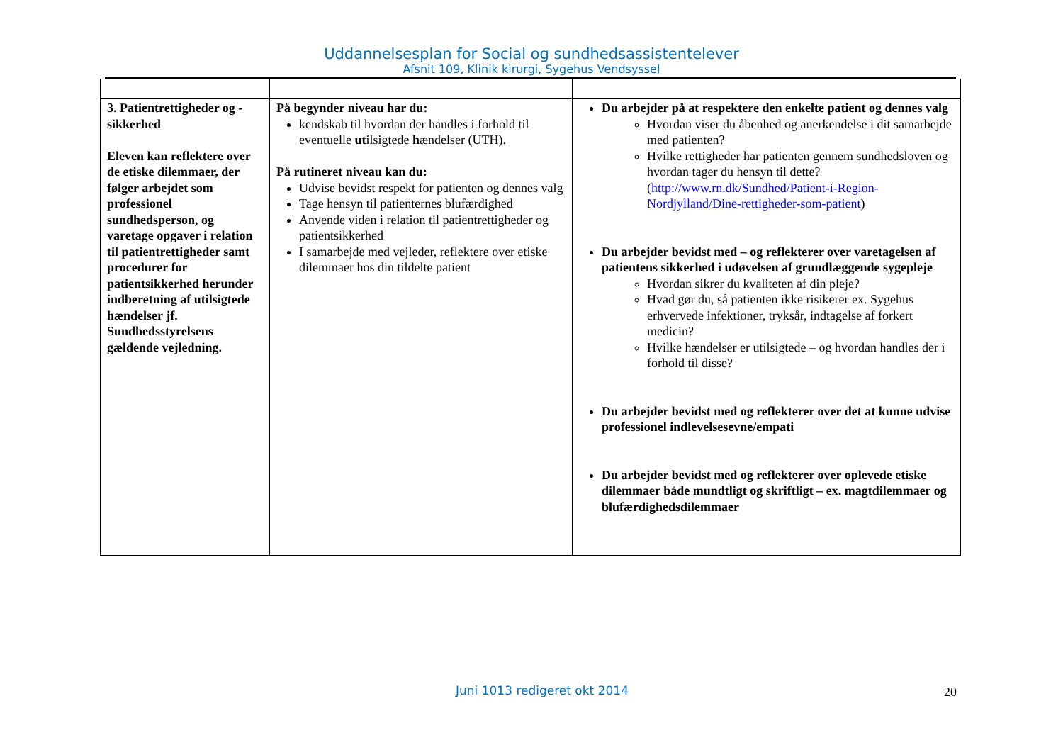Uddannelsesplan for Social og sundhedsassistentelever
Afsnit 109, Klinik kirurgi, Sygehus Vendsyssel
| 3. Patientrettigheder og - sikkerhed Eleven kan reflektere over de etiske dilemmaer, der følger arbejdet som professionel sundhedsperson, og varetage opgaver i relation til patientrettigheder samt procedurer for patientsikkerhed herunder indberetning af utilsigtede hændelser jf. Sundhedsstyrelsens gældende vejledning. | På begynder niveau har du: kendskab til hvordan der handles i forhold til eventuelle ut ilsigtede h ændelser (UTH). På rutineret niveau kan du: Udvise bevidst respekt for patienten og dennes valg Tage hensyn til patienternes blufærdighed Anvende viden i relation til patientrettigheder og patientsikkerhed I samarbejde med vejleder, reflektere over etiske dilemmaer hos din tildelte patient | Du arbejder på at respektere den enkelte patient og dennes valg Hvordan viser du åbenhed og anerkendelse i dit samarbejde med patienten? Hvilke rettigheder har patienten gennem sundhedsloven og hvordan tager du hensyn til dette? ( http://www.rn.dk/Sundhed/Patient-i-Region-Nordjylland/Dine-rettigheder-som-patient ) Du arbejder bevidst med – og reflekterer over varetagelsen af patientens sikkerhed i udøvelsen af grundlæggende sygepleje Hvordan sikrer du kvaliteten af din pleje? Hvad gør du, så patienten ikke risikerer ex. Sygehus erhvervede infektioner, tryksår, indtagelse af forkert medicin? Hvilke hændelser er utilsigtede – og hvordan handles der i forhold til disse? Du arbejder bevidst med og reflekterer over det at kunne udvise professionel indlevelsesevne/empati Du arbejder bevidst med og reflekterer over oplevede etiske dilemmaer både mundtligt og skriftligt – ex. magtdilemmaer og blufærdighedsdilemmaer |
Juni 1013 redigeret okt 2014
20